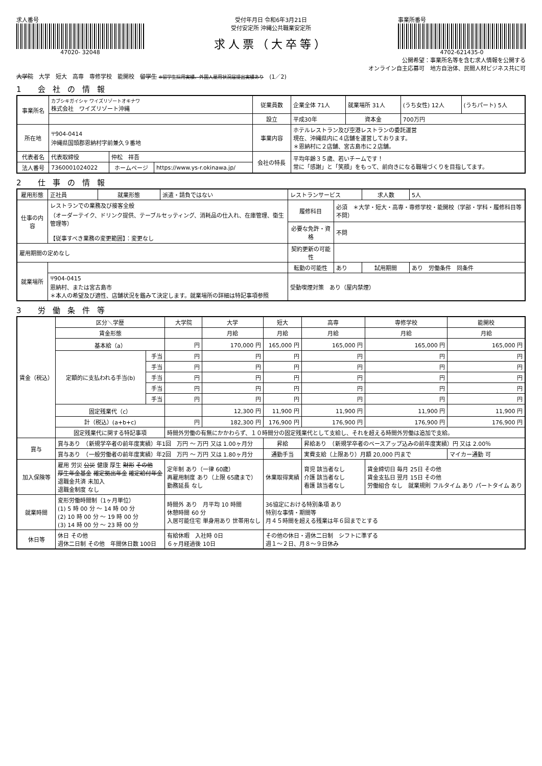求人番号
47020- 32048
受付年月日 令和6年3月21日
受付安定所 沖縄公共職業安定所
求人票（大卒等）
事業所番号
4702-621435-0
公開希望：事業所名等を含む求人情報を公開する
オンライン自主応募可　地方自治体、民間人材ビジネス共に可
大学院　大学　短大　高専　専修学校　能開校　留学生 ※留学生採用実績、外国人雇用状況届提出実績あり　(1／2)
1 会社の情報
| 事業所名 | カブシキガイシャ ワイズリゾートオキナワ 株式会社 ワイズリゾート沖縄 | | | 従業員数 | 企業全体 71人 | 就業場所 31人 | (うち女性) 12人 | (うちパート) 5人 |
| | | | | 設立 | 平成30年 | 資本金 | 700万円 | |
| 所在地 | 〒904-0414 沖縄県国頭郡恩納村字前兼久９番地 | | | 事業内容 | ホテルレストラン及び空港レストランの委託運営 現在、沖縄県内に４店舗を運営しております。 ＊恩納村に２店舗、宮古島市に２店舗。 | | | |
| 代表者名 | 代表取締役 | 仲松 祥吾 | | 会社の特長 | 平均年齢３５歳、若いチームです！ 常に「感謝」と「笑顔」をもって、前向きになる職場づくりを目指してます。 | | | |
| 法人番号 | 7360001024022 | ホームページ | https://www.ys-r.okinawa.jp/ | | | | | |
2 仕事の情報
| 雇用形態 | 正社員 | 就業形態 | 派遣・請負ではない | レストランサービス | | 求人数 | 5人 |
| 仕事の内容 | レストランでの業務及び接客全般 （オーダーテイク、ドリンク提供、テーブルセッティング、消耗品の仕入れ、在庫管理、衛生管理等） 【従事すべき業務の変更範囲】：変更なし | | | 履修科目 | 必須 ＊大学・短大・高専・専修学校・能開校（学部・学科・履修科目等不問） | | |
| | | | | 必要な免許・資格 | 不問 | | |
| 雇用期間の定めなし | | | | 契約更新の可能性 | | | |
| 就業場所 | | | | 転勤の可能性 | あり | 試用期間 | あり 労働条件 同条件 |
| | 〒904-0415 恩納村、または宮古島市 ＊本人の希望及び適性、店舗状況を鑑みて決定します。就業場所の詳細は特記事項参照 | | | 受動喫煙対策 あり（屋内禁煙） | | | |
3 労働条件等
| 賃金（税込） | 区分＼学歴 | | 大学院 | 大学 | 短大 | 高専 | 専修学校 | 能開校 |
| --- | --- | --- | --- | --- | --- | --- | --- | --- |
| | 賃金形態 | | | 月給 | 月給 | 月給 | 月給 | 月給 |
| | 基本給（a） | | 円 | 170,000 円 | 165,000 円 | 165,000 円 | 165,000 円 | 165,000 円 |
| | 定額的に支払われる手当(b) | 手当 | 円 | 円 | 円 | 円 | 円 | 円 |
| | | 手当 | 円 | 円 | 円 | 円 | 円 | 円 |
| | | 手当 | 円 | 円 | 円 | 円 | 円 | 円 |
| | | 手当 | 円 | 円 | 円 | 円 | 円 | 円 |
| | | 手当 | 円 | 円 | 円 | 円 | 円 | 円 |
| | 固定残業代（c） | | | 12,300 円 | 11,900 円 | 11,900 円 | 11,900 円 | 11,900 円 |
| | 計（税込）(a+b+c) | | 円 | 182,300 円 | 176,900 円 | 176,900 円 | 176,900 円 | 176,900 円 |
| | 固定残業代に関する特記事項 | | 時間外労働の有無にかかわらず、１０時間分の固定残業代として支給し、それを超える時間外労働は追加で支給。 | | | | | |
| 賞与 | 賞与あり （新規学卒者の前年度実績）年1回 万円 ～ 万円 又は 1.00ヶ月分 | | | | 昇給 | 昇給あり （新規学卒者のベースアップ込みの前年度実績）円 又は 2.00％ | | |
| | 賞与あり （一般労働者の前年度実績）年2回 万円 ～ 万円 又は 1.80ヶ月分 | | | | 通勤手当 | 実費支給（上限あり）月額 20,000 円まで | | マイカー通勤 可 |
| 加入保険等 | 雇用 労災 公災 健康 厚生 財形 その他 厚生年金基金 確定拠出年金 確定給付年金 退職金共済 未加入 退職金制度 なし | | 定年制 あり（一律 60歳） 再雇用制度 あり（上限 65歳まで） 勤務延長 なし | | 休業取得実績 | 育児 該当者なし 介護 該当者なし 看護 該当者なし | 賃金締切日 毎月 25日 その他 賃金支払日 翌月 15日 その他 労働組合 なし 就業規則 フルタイム あり パートタイム あり | |
| 就業時間 | 変形労働時間制（1ヶ月単位） (1) 5 時 00 分 ～ 14 時 00 分 (2) 10 時 00 分 ～ 19 時 00 分 (3) 14 時 00 分 ～ 23 時 00 分 | | 時間外 あり 月平均 10 時間 休憩時間 60 分 入居可能住宅 単身用あり 世帯用なし | | 36協定における特別条項 あり 特別な事情・期間等 月４５時間を超える残業は年６回までとする | | | |
| 休日等 | 休日 その他 週休二日制 その他 年間休日数 100日 | | 有給休暇 入社時 0日 ６ヶ月経過後 10日 | | その他の休日・週休二日制 シフトに準ずる 週１～２日、月８～９日休み | | | |